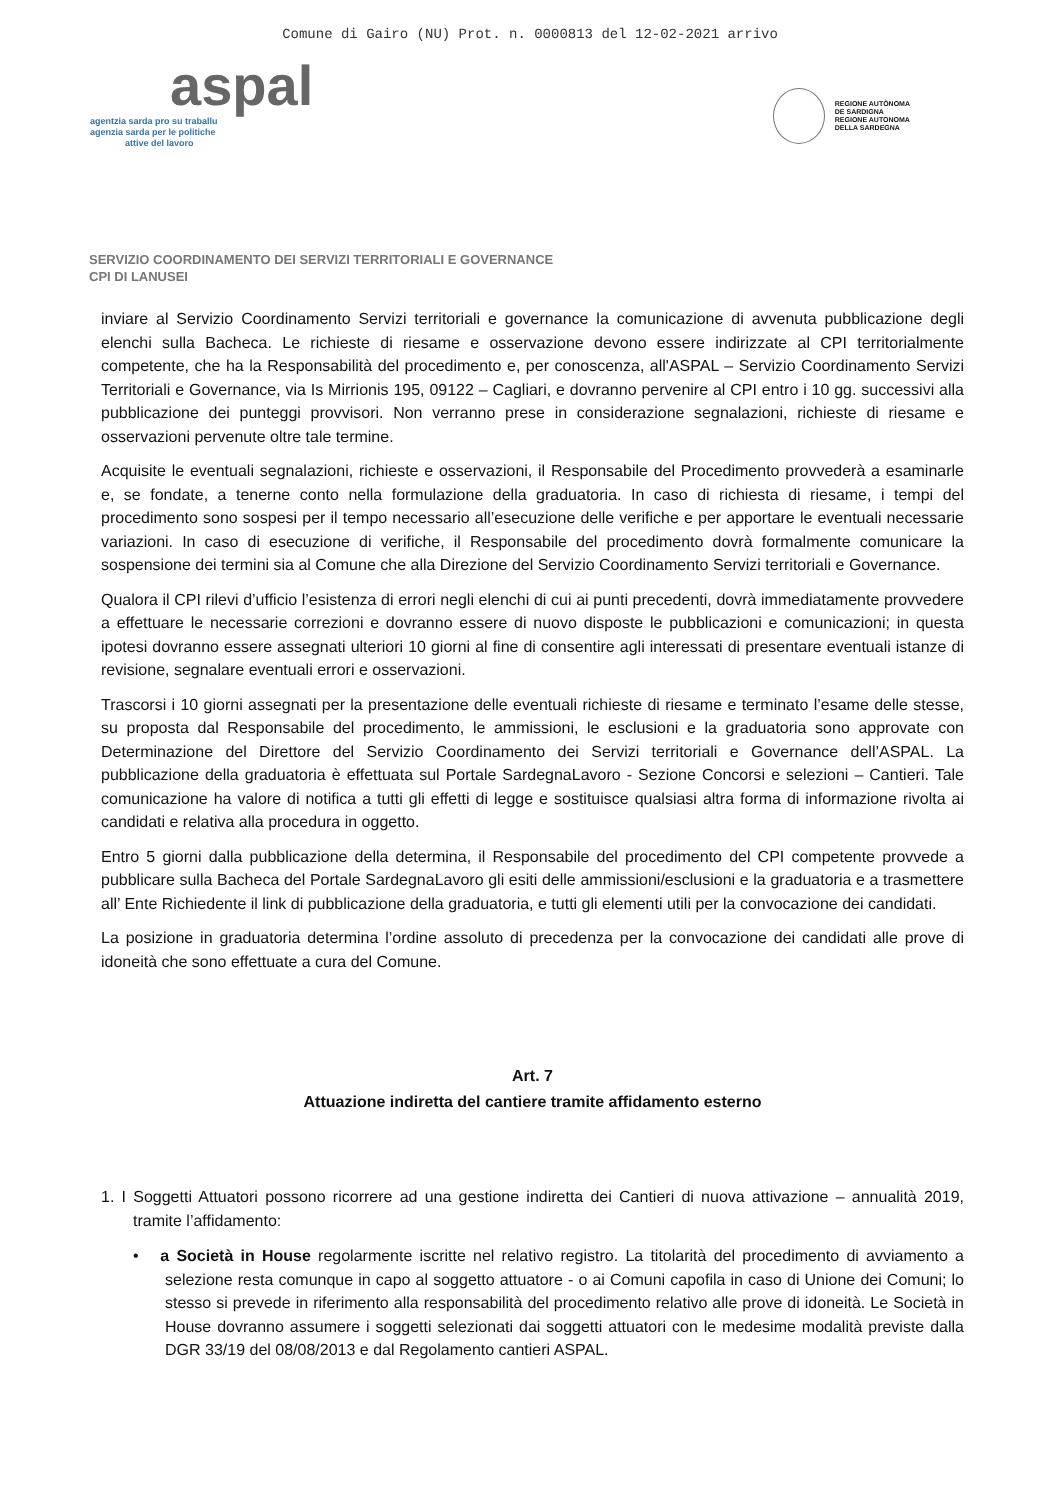Comune di Gairo (NU) Prot. n. 0000813 del 12-02-2021 arrivo
aspal
agentzia sarda pro su traballu
agenzia sarda per le politiche
attive del lavoro
REGIONE AUTÒNOMA
DE SARDIGNA
REGIONE AUTONOMA
DELLA SARDEGNA
SERVIZIO COORDINAMENTO DEI SERVIZI TERRITORIALI E GOVERNANCE
CPI DI LANUSEI
inviare al Servizio Coordinamento Servizi territoriali e governance la comunicazione di avvenuta pubblicazione degli elenchi sulla Bacheca. Le richieste di riesame e osservazione devono essere indirizzate al CPI territorialmente competente, che ha la Responsabilità del procedimento e, per conoscenza, all'ASPAL – Servizio Coordinamento Servizi Territoriali e Governance, via Is Mirrionis 195, 09122 – Cagliari, e dovranno pervenire al CPI entro i 10 gg. successivi alla pubblicazione dei punteggi provvisori. Non verranno prese in considerazione segnalazioni, richieste di riesame e osservazioni pervenute oltre tale termine.
Acquisite le eventuali segnalazioni, richieste e osservazioni, il Responsabile del Procedimento provvederà a esaminarle e, se fondate, a tenerne conto nella formulazione della graduatoria. In caso di richiesta di riesame, i tempi del procedimento sono sospesi per il tempo necessario all’esecuzione delle verifiche e per apportare le eventuali necessarie variazioni. In caso di esecuzione di verifiche, il Responsabile del procedimento dovrà formalmente comunicare la sospensione dei termini sia al Comune che alla Direzione del Servizio Coordinamento Servizi territoriali e Governance.
Qualora il CPI rilevi d’ufficio l’esistenza di errori negli elenchi di cui ai punti precedenti, dovrà immediatamente provvedere a effettuare le necessarie correzioni e dovranno essere di nuovo disposte le pubblicazioni e comunicazioni; in questa ipotesi dovranno essere assegnati ulteriori 10 giorni al fine di consentire agli interessati di presentare eventuali istanze di revisione, segnalare eventuali errori e osservazioni.
Trascorsi i 10 giorni assegnati per la presentazione delle eventuali richieste di riesame e terminato l’esame delle stesse, su proposta dal Responsabile del procedimento, le ammissioni, le esclusioni e la graduatoria sono approvate con Determinazione del Direttore del Servizio Coordinamento dei Servizi territoriali e Governance dell’ASPAL. La pubblicazione della graduatoria è effettuata sul Portale SardegnaLavoro - Sezione Concorsi e selezioni – Cantieri. Tale comunicazione ha valore di notifica a tutti gli effetti di legge e sostituisce qualsiasi altra forma di informazione rivolta ai candidati e relativa alla procedura in oggetto.
Entro 5 giorni dalla pubblicazione della determina, il Responsabile del procedimento del CPI competente provvede a pubblicare sulla Bacheca del Portale SardegnaLavoro gli esiti delle ammissioni/esclusioni e la graduatoria e a trasmettere all’ Ente Richiedente il link di pubblicazione della graduatoria, e tutti gli elementi utili per la convocazione dei candidati.
La posizione in graduatoria determina l’ordine assoluto di precedenza per la convocazione dei candidati alle prove di idoneità che sono effettuate a cura del Comune.
Art. 7
Attuazione indiretta del cantiere tramite affidamento esterno
1. I Soggetti Attuatori possono ricorrere ad una gestione indiretta dei Cantieri di nuova attivazione – annualità 2019, tramite l’affidamento:
• a Società in House regolarmente iscritte nel relativo registro. La titolarità del procedimento di avviamento a selezione resta comunque in capo al soggetto attuatore - o ai Comuni capofila in caso di Unione dei Comuni; lo stesso si prevede in riferimento alla responsabilità del procedimento relativo alle prove di idoneità. Le Società in House dovranno assumere i soggetti selezionati dai soggetti attuatori con le medesime modalità previste dalla DGR 33/19 del 08/08/2013 e dal Regolamento cantieri ASPAL.